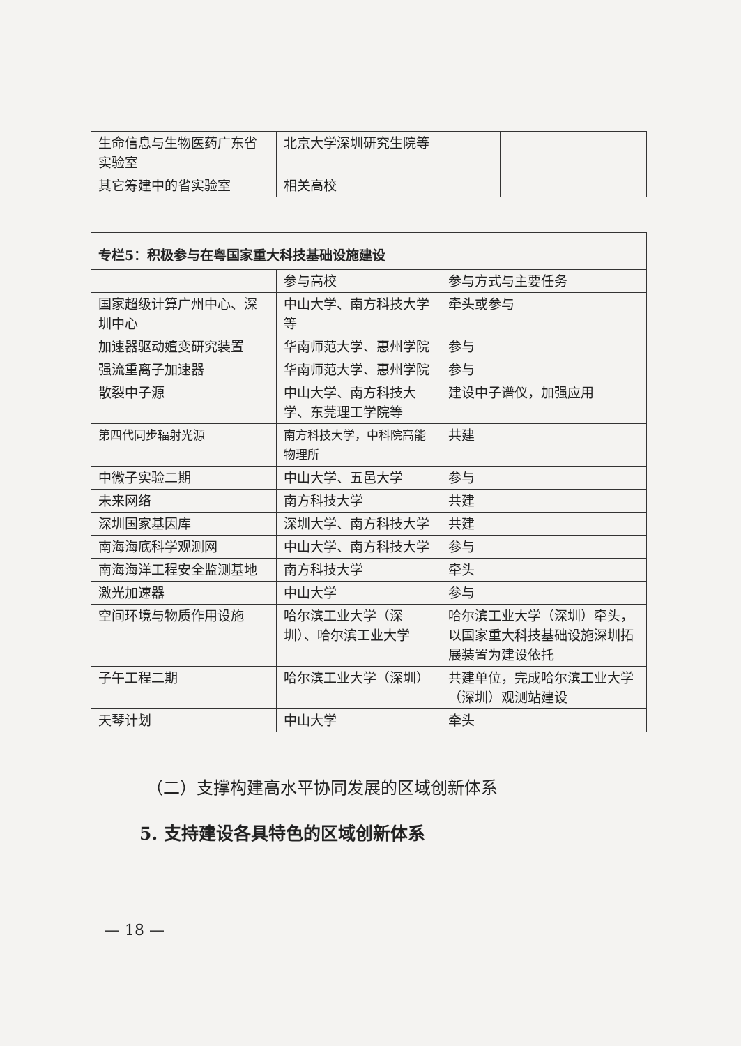| 生命信息与生物医药广东省实验室 | 北京大学深圳研究生院等 | |
| 其它筹建中的省实验室 | 相关高校 | |
| 专栏5：积极参与在粤国家重大科技基础设施建设 | | |
| | 参与高校 | 参与方式与主要任务 |
| 国家超级计算广州中心、深圳中心 | 中山大学、南方科技大学等 | 牵头或参与 |
| 加速器驱动嬗变研究装置 | 华南师范大学、惠州学院 | 参与 |
| 强流重离子加速器 | 华南师范大学、惠州学院 | 参与 |
| 散裂中子源 | 中山大学、南方科技大学、东莞理工学院等 | 建设中子谱仪，加强应用 |
| 第四代同步辐射光源 | 南方科技大学，中科院高能物理所 | 共建 |
| 中微子实验二期 | 中山大学、五邑大学 | 参与 |
| 未来网络 | 南方科技大学 | 共建 |
| 深圳国家基因库 | 深圳大学、南方科技大学 | 共建 |
| 南海海底科学观测网 | 中山大学、南方科技大学 | 参与 |
| 南海海洋工程安全监测基地 | 南方科技大学 | 牵头 |
| 激光加速器 | 中山大学 | 参与 |
| 空间环境与物质作用设施 | 哈尔滨工业大学（深圳）、哈尔滨工业大学 | 哈尔滨工业大学（深圳）牵头，以国家重大科技基础设施深圳拓展装置为建设依托 |
| 子午工程二期 | 哈尔滨工业大学（深圳） | 共建单位，完成哈尔滨工业大学（深圳）观测站建设 |
| 天琴计划 | 中山大学 | 牵头 |
（二）支撑构建高水平协同发展的区域创新体系
5. 支持建设各具特色的区域创新体系
— 18 —